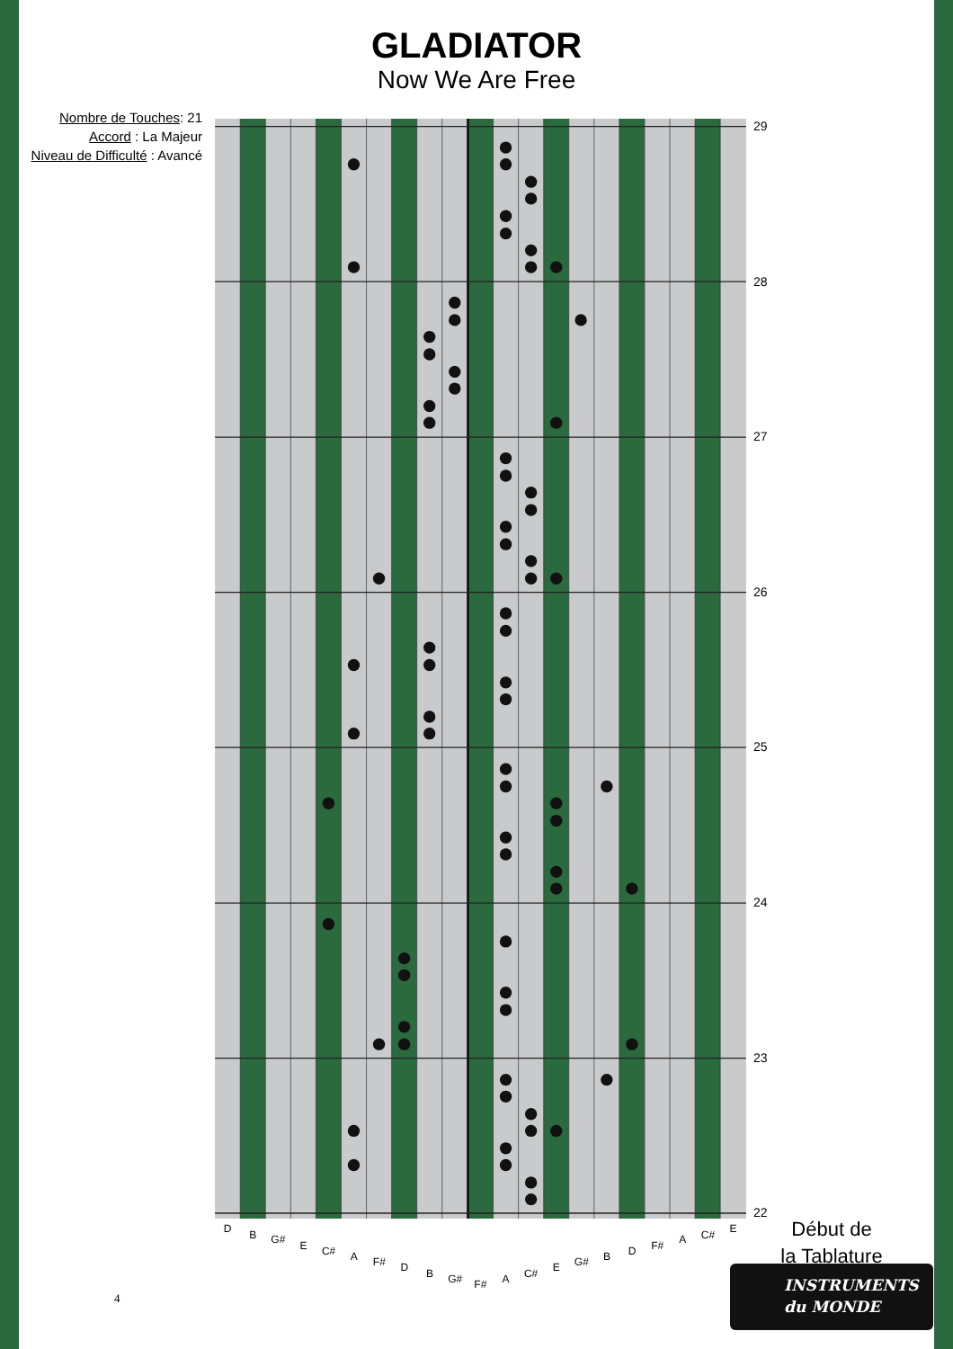GLADIATOR
Now We Are Free
Nombre de Touches: 21
Accord : La Majeur
Niveau de Difficulté : Avancé
D
B
G#
E
C#
A
F#
D
B
G#
F#
A
C#
E
G#
B
D
F#
A
C#
E
29
28
27
26
25
24
23
22
Début de
la Tablature
INSTRUMENTS
du MONDE
4